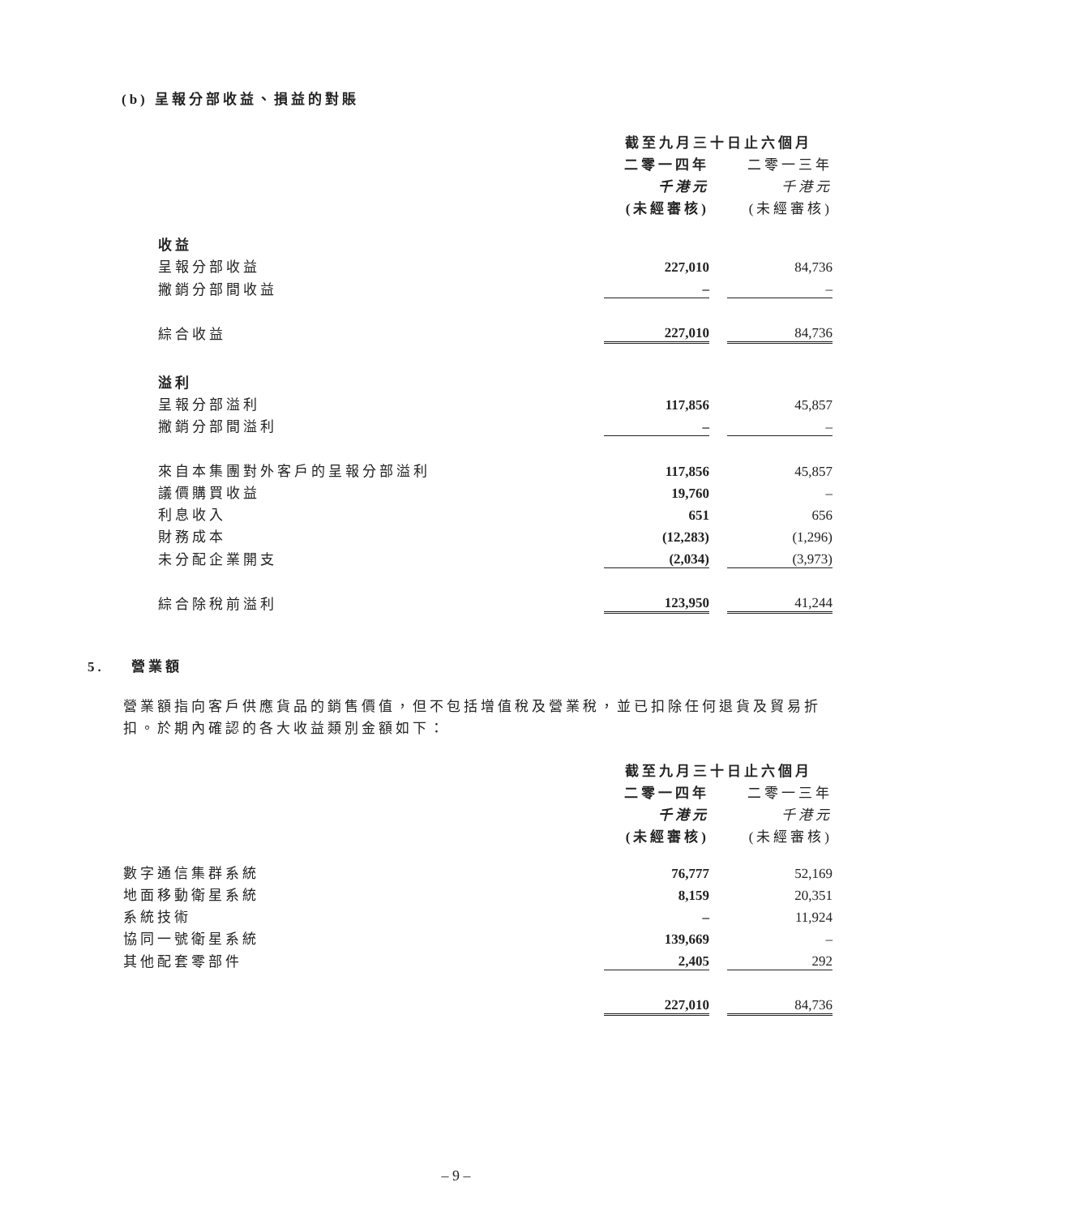(b) 呈報分部收益、損益的對賬
| | 截至九月三十日止六個月 | | |
| | 二零一四年 | | 二零一三年 |
| | 千港元 | | 千港元 |
| | (未經審核) | | (未經審核) |
| 收益 | | | |
| 呈報分部收益 | 227,010 | | 84,736 |
| 撇銷分部間收益 | – | | – |
| 綜合收益 | 227,010 | | 84,736 |
| 溢利 | | | |
| 呈報分部溢利 | 117,856 | | 45,857 |
| 撇銷分部間溢利 | – | | – |
| 來自本集團對外客戶的呈報分部溢利 | 117,856 | | 45,857 |
| 議價購買收益 | 19,760 | | – |
| 利息收入 | 651 | | 656 |
| 財務成本 | (12,283) | | (1,296) |
| 未分配企業開支 | (2,034) | | (3,973) |
| 綜合除稅前溢利 | 123,950 | | 41,244 |
5. 營業額
營業額指向客戶供應貨品的銷售價值，但不包括增值稅及營業稅，並已扣除任何退貨及貿易折扣。於期內確認的各大收益類別金額如下：
| | 截至九月三十日止六個月 | | |
| | 二零一四年 | | 二零一三年 |
| | 千港元 | | 千港元 |
| | (未經審核) | | (未經審核) |
| 數字通信集群系統 | 76,777 | | 52,169 |
| 地面移動衛星系統 | 8,159 | | 20,351 |
| 系統技術 | – | | 11,924 |
| 協同一號衛星系統 | 139,669 | | – |
| 其他配套零部件 | 2,405 | | 292 |
| | 227,010 | | 84,736 |
– 9 –